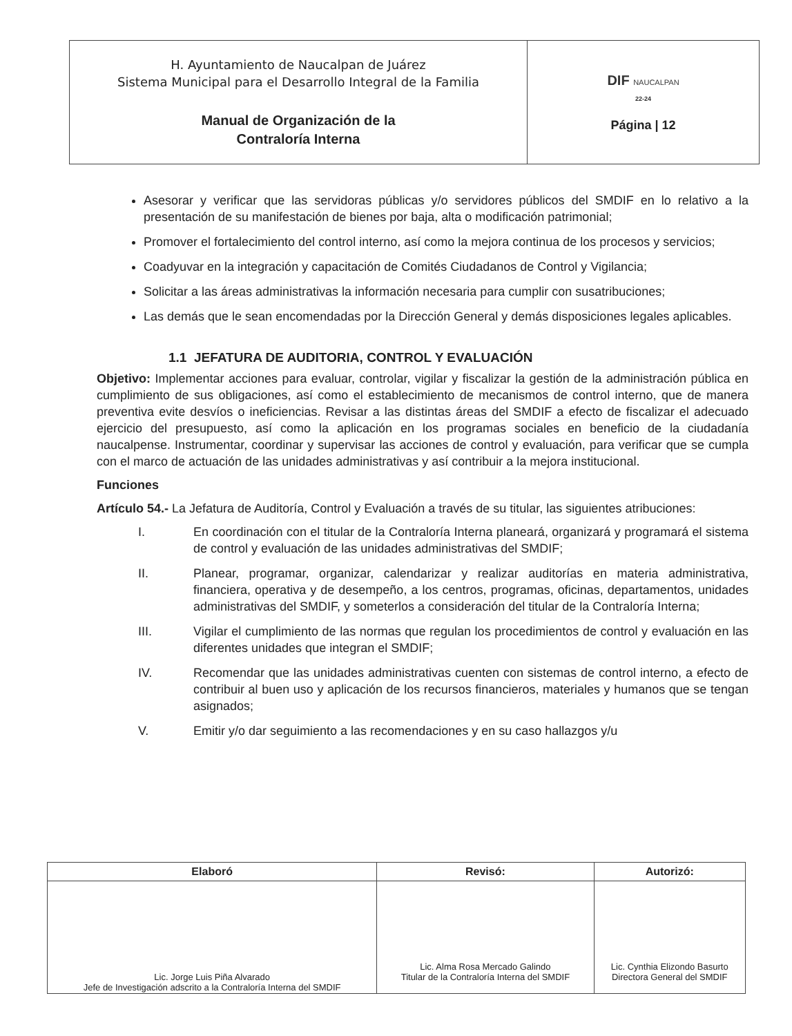| H. Ayuntamiento de Naucalpan de Juárez Sistema Municipal para el Desarrollo Integral de la Familia Manual de Organización de la Contraloría Interna | DIF NAUCALPAN 22-24 Página / 12 |
Asesorar y verificar que las servidoras públicas y/o servidores públicos del SMDIF en lo relativo a la presentación de su manifestación de bienes por baja, alta o modificación patrimonial;
Promover el fortalecimiento del control interno, así como la mejora continua de los procesos y servicios;
Coadyuvar en la integración y capacitación de Comités Ciudadanos de Control y Vigilancia;
Solicitar a las áreas administrativas la información necesaria para cumplir con susatribuciones;
Las demás que le sean encomendadas por la Dirección General y demás disposiciones legales aplicables.
1.1 JEFATURA DE AUDITORIA, CONTROL Y EVALUACIÓN
Objetivo: Implementar acciones para evaluar, controlar, vigilar y fiscalizar la gestión de la administración pública en cumplimiento de sus obligaciones, así como el establecimiento de mecanismos de control interno, que de manera preventiva evite desvíos o ineficiencias. Revisar a las distintas áreas del SMDIF a efecto de fiscalizar el adecuado ejercicio del presupuesto, así como la aplicación en los programas sociales en beneficio de la ciudadanía naucalpense. Instrumentar, coordinar y supervisar las acciones de control y evaluación, para verificar que se cumpla con el marco de actuación de las unidades administrativas y así contribuir a la mejora institucional.
Funciones
Artículo 54.- La Jefatura de Auditoría, Control y Evaluación a través de su titular, las siguientes atribuciones:
I. En coordinación con el titular de la Contraloría Interna planeará, organizará y programará el sistema de control y evaluación de las unidades administrativas del SMDIF;
II. Planear, programar, organizar, calendarizar y realizar auditorías en materia administrativa, financiera, operativa y de desempeño, a los centros, programas, oficinas, departamentos, unidades administrativas del SMDIF, y someterlos a consideración del titular de la Contraloría Interna;
III. Vigilar el cumplimiento de las normas que regulan los procedimientos de control y evaluación en las diferentes unidades que integran el SMDIF;
IV. Recomendar que las unidades administrativas cuenten con sistemas de control interno, a efecto de contribuir al buen uso y aplicación de los recursos financieros, materiales y humanos que se tengan asignados;
V. Emitir y/o dar seguimiento a las recomendaciones y en su caso hallazgos y/u
| Elaboró | Revisó: | Autorizó: |
| --- | --- | --- |
| Lic. Jorge Luis Piña Alvarado Jefe de Investigación adscrito a la Contraloría Interna del SMDIF | Lic. Alma Rosa Mercado Galindo Titular de la Contraloría Interna del SMDIF | Lic. Cynthia Elizondo Basurto Directora General del SMDIF |